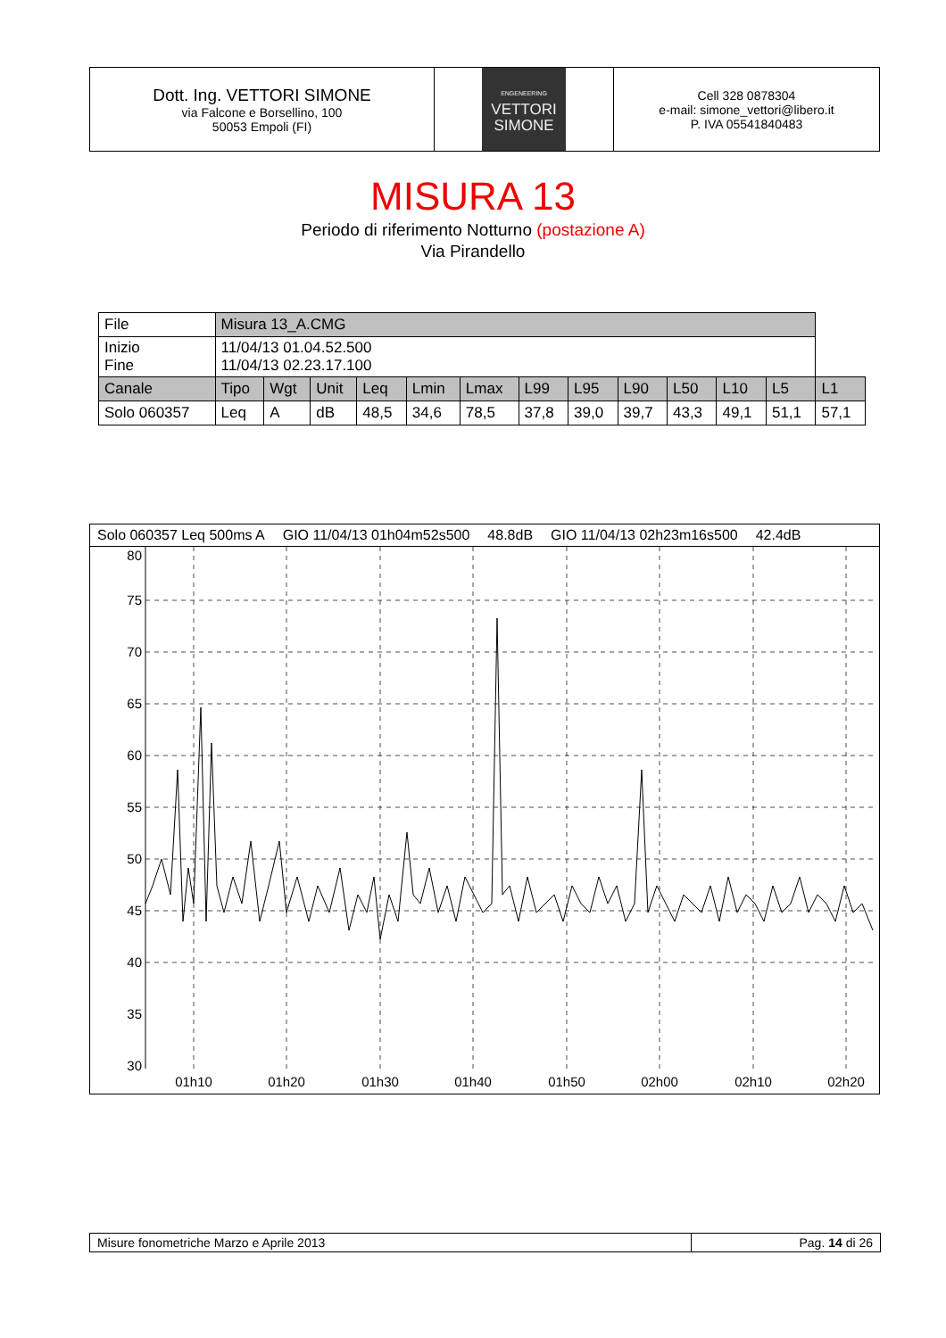Dott. Ing. VETTORI SIMONE
via Falcone e Borsellino, 100
50053 Empoli (FI)
ENGENEERING
VETTORI
SIMONE
Cell 328 0878304
e-mail: simone_vettori@libero.it
P. IVA 05541840483
MISURA 13
Periodo di riferimento Notturno (postazione A)
Via Pirandello
| File | Misura 13_A.CMG | | | | | | | | | | | | |
| Inizio Fine | 11/04/13 01.04.52.500 11/04/13 02.23.17.100 | | | | | | | | | | | | |
| Canale | Tipo | Wgt | Unit | Leq | Lmin | Lmax | L99 | L95 | L90 | L50 | L10 | L5 | L1 |
| Solo 060357 | Leq | A | dB | 48,5 | 34,6 | 78,5 | 37,8 | 39,0 | 39,7 | 43,3 | 49,1 | 51,1 | 57,1 |
Solo 060357 Leq 500ms A GIO 11/04/13 01h04m52s500 48.8dB GIO 11/04/13 02h23m16s500 42.4dB
80
75
70
65
60
55
50
45
40
35
30
01h10
01h20
01h30
01h40
01h50
02h00
02h10
02h20
Misure fonometriche Marzo e Aprile 2013
Pag. 14 di 26